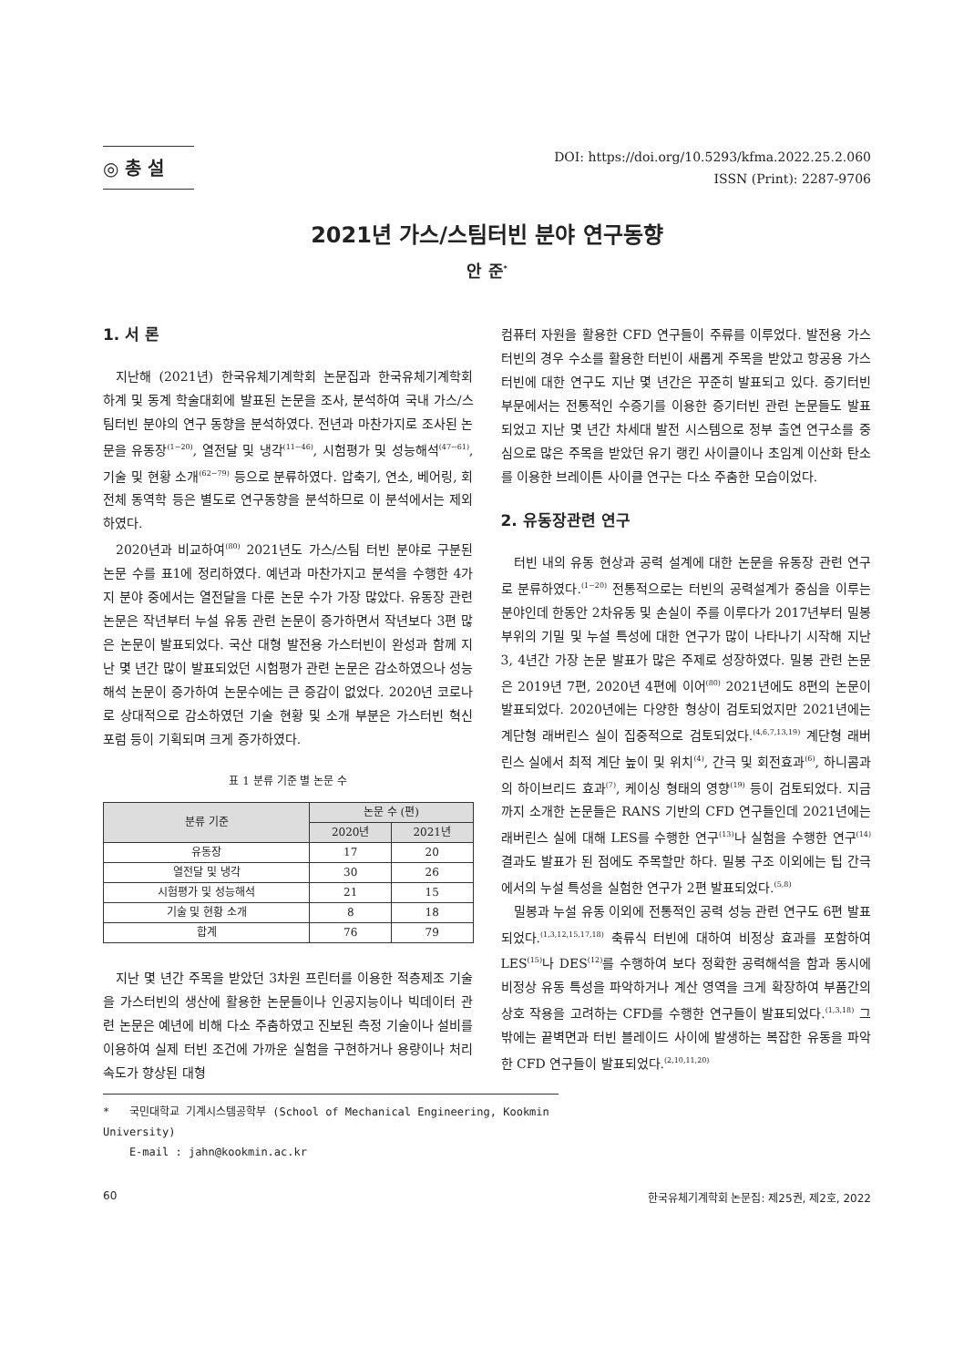◎ 총 설
DOI: https://doi.org/10.5293/kfma.2022.25.2.060
ISSN (Print): 2287-9706
2021년 가스/스팀터빈 분야 연구동향
안 준<sup>*</sup>
1. 서 론
지난해 (2021년) 한국유체기계학회 논문집과 한국유체기계학회 하계 및 동계 학술대회에 발표된 논문을 조사, 분석하여 국내 가스/스팀터빈 분야의 연구 동향을 분석하였다. 전년과 마찬가지로 조사된 논문을 유동장<sup>(1~20)</sup>, 열전달 및 냉각<sup>(11~46)</sup>, 시험평가 및 성능해석<sup>(47~61)</sup>, 기술 및 현황 소개<sup>(62~79)</sup> 등으로 분류하였다. 압축기, 연소, 베어링, 회전체 동역학 등은 별도로 연구동향을 분석하므로 이 분석에서는 제외하였다.
2020년과 비교하여<sup>(80)</sup> 2021년도 가스/스팀 터빈 분야로 구분된 논문 수를 표1에 정리하였다. 예년과 마찬가지고 분석을 수행한 4가지 분야 중에서는 열전달을 다룬 논문 수가 가장 많았다. 유동장 관련논문은 작년부터 누설 유동 관련 논문이 증가하면서 작년보다 3편 많은 논문이 발표되었다. 국산 대형 발전용 가스터빈이 완성과 함께 지난 몇 년간 많이 발표되었던 시험평가 관련 논문은 감소하였으나 성능해석 논문이 증가하여 논문수에는 큰 증감이 없었다. 2020년 코로나로 상대적으로 감소하였던 기술 현황 및 소개 부분은 가스터빈 혁신 포럼 등이 기획되며 크게 증가하였다.
표 1 분류 기준 별 논문 수
| 분류 기준 | 논문 수 (편) | |
| --- | --- | --- |
| | 2020년 | 2021년 |
| 유동장 | 17 | 20 |
| 열전달 및 냉각 | 30 | 26 |
| 시험평가 및 성능해석 | 21 | 15 |
| 기술 및 현황 소개 | 8 | 18 |
| 합계 | 76 | 79 |
지난 몇 년간 주목을 받았던 3차원 프린터를 이용한 적층제조 기술을 가스터빈의 생산에 활용한 논문들이나 인공지능이나 빅데이터 관련 논문은 예년에 비해 다소 주춤하였고 진보된 측정 기술이나 설비를 이용하여 실제 터빈 조건에 가까운 실험을 구현하거나 용량이나 처리속도가 향상된 대형
컴퓨터 자원을 활용한 CFD 연구들이 주류를 이루었다. 발전용 가스터빈의 경우 수소를 활용한 터빈이 새롭게 주목을 받았고 항공용 가스터빈에 대한 연구도 지난 몇 년간은 꾸준히 발표되고 있다. 증기터빈 부문에서는 전통적인 수증기를 이용한 증기터빈 관련 논문들도 발표되었고 지난 몇 년간 차세대 발전 시스템으로 정부 출연 연구소를 중심으로 많은 주목을 받았던 유기 랭킨 사이클이나 초임계 이산화 탄소를 이용한 브레이튼 사이클 연구는 다소 주춤한 모습이었다.
2. 유동장관련 연구
터빈 내의 유동 현상과 공력 설계에 대한 논문을 유동장 관련 연구로 분류하였다.<sup>(1~20)</sup> 전통적으로는 터빈의 공력설계가 중심을 이루는 분야인데 한동안 2차유동 및 손실이 주를 이루다가 2017년부터 밀봉 부위의 기밀 및 누설 특성에 대한 연구가 많이 나타나기 시작해 지난 3, 4년간 가장 논문 발표가 많은 주제로 성장하였다. 밀봉 관련 논문은 2019년 7편, 2020년 4편에 이어<sup>(80)</sup> 2021년에도 8편의 논문이 발표되었다. 2020년에는 다양한 형상이 검토되었지만 2021년에는 계단형 래버린스 실이 집중적으로 검토되었다.<sup>(4,6,7,13,19)</sup> 계단형 래버린스 실에서 최적 계단 높이 및 위치<sup>(4)</sup>, 간극 및 회전효과<sup>(6)</sup>, 하니콤과의 하이브리드 효과<sup>(7)</sup>, 케이싱 형태의 영향<sup>(19)</sup> 등이 검토되었다. 지금까지 소개한 논문들은 RANS 기반의 CFD 연구들인데 2021년에는 래버린스 실에 대해 LES를 수행한 연구<sup>(13)</sup>나 실험을 수행한 연구<sup>(14)</sup> 결과도 발표가 된 점에도 주목할만 하다. 밀봉 구조 이외에는 팁 간극에서의 누설 특성을 실험한 연구가 2편 발표되었다.<sup>(5,8)</sup>
밀봉과 누설 유동 이외에 전통적인 공력 성능 관련 연구도 6편 발표되었다.<sup>(1,3,12,15,17,18)</sup> 축류식 터빈에 대하여 비정상 효과를 포함하여 LES<sup>(15)</sup>나 DES<sup>(12)</sup>를 수행하여 보다 정확한 공력해석을 함과 동시에 비정상 유동 특성을 파악하거나 계산 영역을 크게 확장하여 부품간의 상호 작용을 고려하는 CFD를 수행한 연구들이 발표되었다.<sup>(1,3,18)</sup> 그 밖에는 끝벽면과 터빈 블레이드 사이에 발생하는 복잡한 유동을 파악한 CFD 연구들이 발표되었다.<sup>(2,10,11,20)</sup>
* 국민대학교 기계시스템공학부 (School of Mechanical Engineering, Kookmin University)
E-mail : jahn@kookmin.ac.kr
60 한국유체기계학회 논문집: 제25권, 제2호, 2022